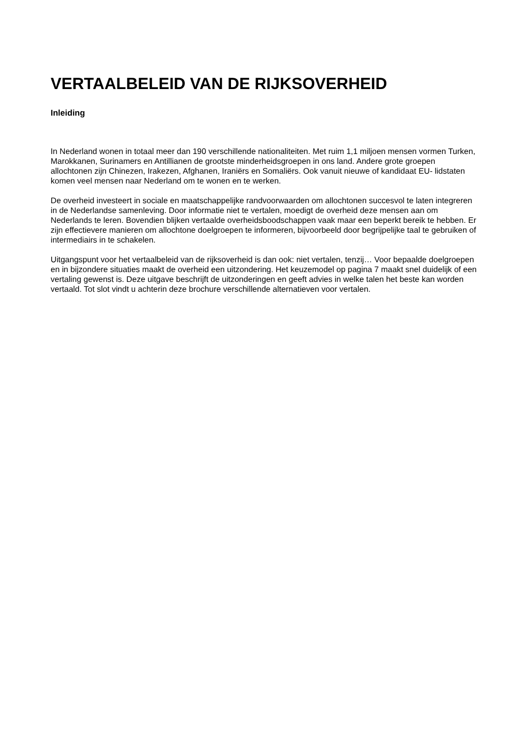VERTAALBELEID VAN DE RIJKSOVERHEID
Inleiding
In Nederland wonen in totaal meer dan 190 verschillende nationaliteiten. Met ruim 1,1 miljoen mensen vormen Turken, Marokkanen, Surinamers en Antillianen de grootste minderheidsgroepen in ons land. Andere grote groepen allochtonen zijn Chinezen, Irakezen, Afghanen, Iraniërs en Somaliërs. Ook vanuit nieuwe of kandidaat EU- lidstaten komen veel mensen naar Nederland om te wonen en te werken.
De overheid investeert in sociale en maatschappelijke randvoorwaarden om allochtonen succesvol te laten integreren in de Nederlandse samenleving. Door informatie niet te vertalen, moedigt de overheid deze mensen aan om Nederlands te leren. Bovendien blijken vertaalde overheidsboodschappen vaak maar een beperkt bereik te hebben. Er zijn effectievere manieren om allochtone doelgroepen te informeren, bijvoorbeeld door begrijpelijke taal te gebruiken of intermediairs in te schakelen.
Uitgangspunt voor het vertaalbeleid van de rijksoverheid is dan ook: niet vertalen, tenzij… Voor bepaalde doelgroepen en in bijzondere situaties maakt de overheid een uitzondering. Het keuzemodel op pagina 7 maakt snel duidelijk of een vertaling gewenst is. Deze uitgave beschrijft de uitzonderingen en geeft advies in welke talen het beste kan worden vertaald. Tot slot vindt u achterin deze brochure verschillende alternatieven voor vertalen.